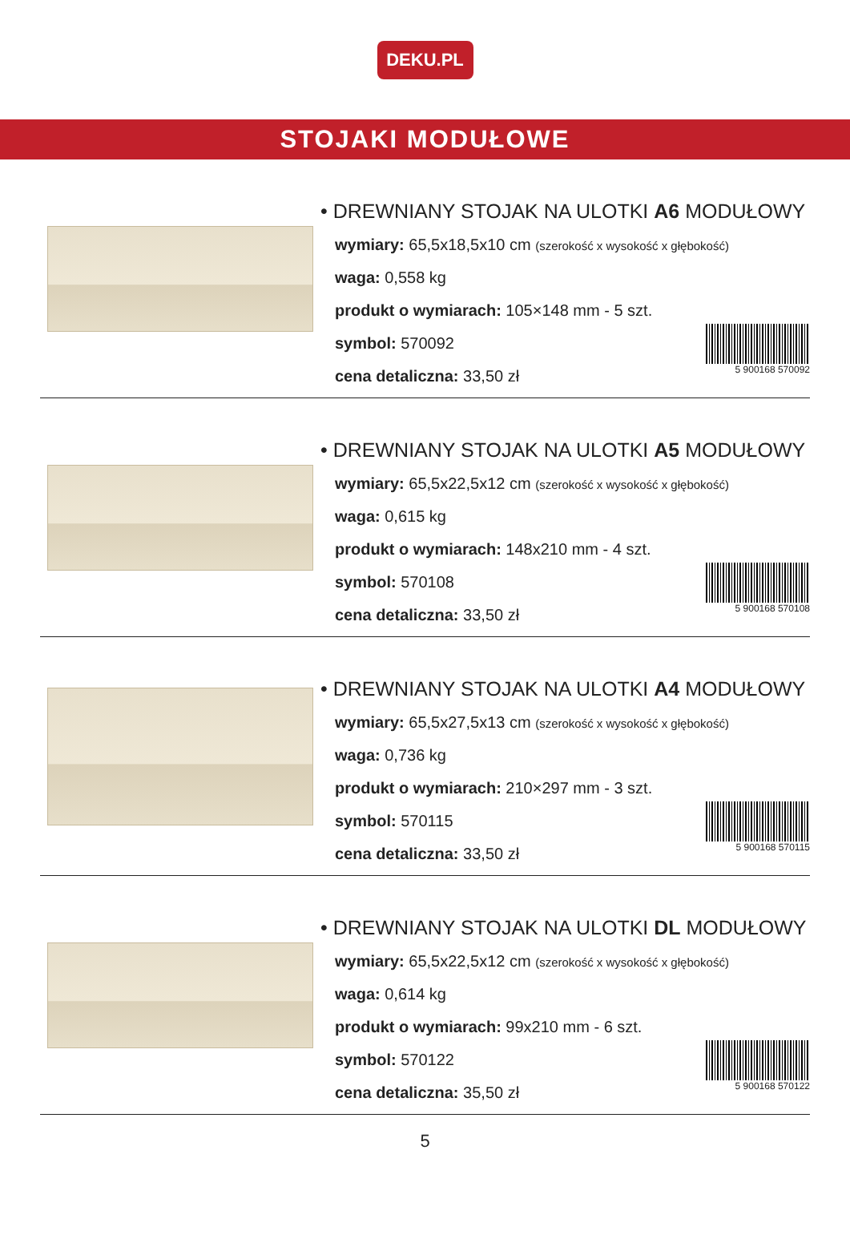DEKU.PL
STOJAKI MODUŁOWE
• DREWNIANY STOJAK NA ULOTKI A6 MODUŁOWY
wymiary: 65,5x18,5x10 cm (szerokość x wysokość x głębokość)
waga: 0,558 kg
produkt o wymiarach: 105×148 mm - 5 szt.
symbol: 570092
cena detaliczna: 33,50 zł
5 900168 570092
• DREWNIANY STOJAK NA ULOTKI A5 MODUŁOWY
wymiary: 65,5x22,5x12 cm (szerokość x wysokość x głębokość)
waga: 0,615 kg
produkt o wymiarach: 148x210 mm - 4 szt.
symbol: 570108
cena detaliczna: 33,50 zł
5 900168 570108
• DREWNIANY STOJAK NA ULOTKI A4 MODUŁOWY
wymiary: 65,5x27,5x13 cm (szerokość x wysokość x głębokość)
waga: 0,736 kg
produkt o wymiarach: 210×297 mm - 3 szt.
symbol: 570115
cena detaliczna: 33,50 zł
5 900168 570115
• DREWNIANY STOJAK NA ULOTKI DL MODUŁOWY
wymiary: 65,5x22,5x12 cm (szerokość x wysokość x głębokość)
waga: 0,614 kg
produkt o wymiarach: 99x210 mm - 6 szt.
symbol: 570122
cena detaliczna: 35,50 zł
5 900168 570122
5